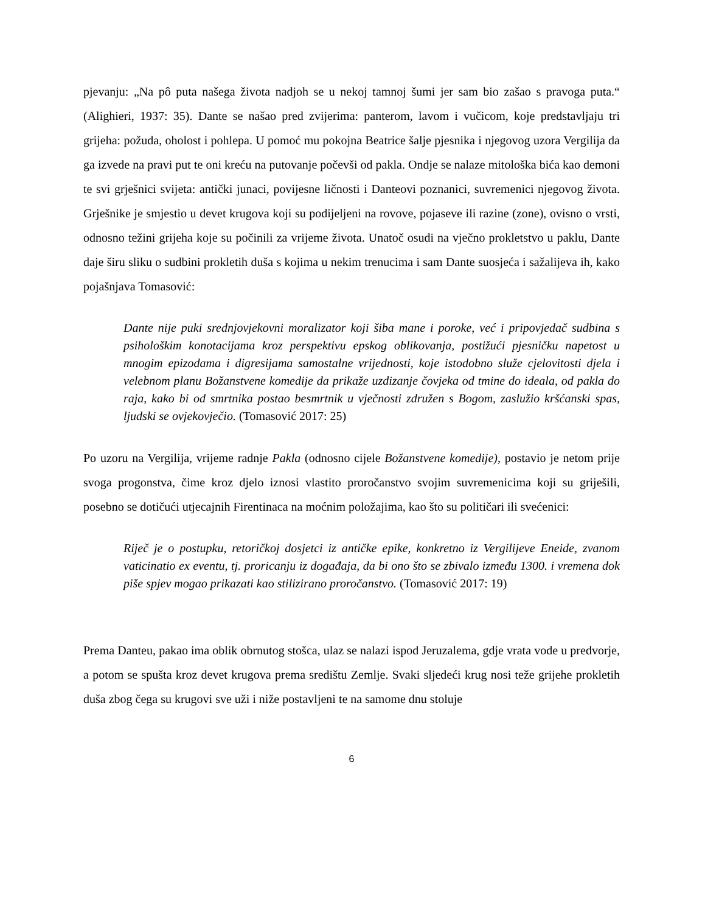pjevanju: „Na pô puta našega života nadjoh se u nekoj tamnoj šumi jer sam bio zašao s pravoga puta.“ (Alighieri, 1937: 35). Dante se našao pred zvijerima: panterom, lavom i vučicom, koje predstavljaju tri grijeha: požuda, oholost i pohlepa. U pomoć mu pokojna Beatrice šalje pjesnika i njegovog uzora Vergilija da ga izvede na pravi put te oni kreću na putovanje počevši od pakla. Ondje se nalaze mitološka bića kao demoni te svi grješnici svijeta: antički junaci, povijesne ličnosti i Danteovi poznanici, suvremenici njegovog života. Grješnike je smjestio u devet krugova koji su podijeljeni na rovove, pojaseve ili razine (zone), ovisno o vrsti, odnosno težini grijeha koje su počinili za vrijeme života. Unatoč osudi na vječno prokletstvo u paklu, Dante daje širu sliku o sudbini prokletih duša s kojima u nekim trenucima i sam Dante suosjeća i sažalijeva ih, kako pojašnjava Tomasović:
Dante nije puki srednjovjekovni moralizator koji šiba mane i poroke, već i pripovjedač sudbina s psihološkim konotacijama kroz perspektivu epskog oblikovanja, postižući pjesničku napetost u mnogim epizodama i digresijama samostalne vrijednosti, koje istodobno služe cjelovitosti djela i velebnom planu Božanstvene komedije da prikaže uzdizanje čovjeka od tmine do ideala, od pakla do raja, kako bi od smrtnika postao besmrtnik u vječnosti združen s Bogom, zaslužio kršćanski spas, ljudski se ovjekovječio. (Tomasović 2017: 25)
Po uzoru na Vergilija, vrijeme radnje Pakla (odnosno cijele Božanstvene komedije), postavio je netom prije svoga progonstva, čime kroz djelo iznosi vlastito proročanstvo svojim suvremenicima koji su griješili, posebno se dotičući utjecajnih Firentinaca na moćnim položajima, kao što su političari ili svećenici:
Riječ je o postupku, retoričkoj dosjetci iz antičke epike, konkretno iz Vergilijeve Eneide, zvanom vaticinatio ex eventu, tj. proricanju iz događaja, da bi ono što se zbivalo između 1300. i vremena dok piše spjev mogao prikazati kao stilizirano proročanstvo. (Tomasović 2017: 19)
Prema Danteu, pakao ima oblik obrnutog stošca, ulaz se nalazi ispod Jeruzalema, gdje vrata vode u predvorje, a potom se spušta kroz devet krugova prema središtu Zemlje. Svaki sljedeći krug nosi teže grijehe prokletih duša zbog čega su krugovi sve uži i niže postavljeni te na samome dnu stoluje
6